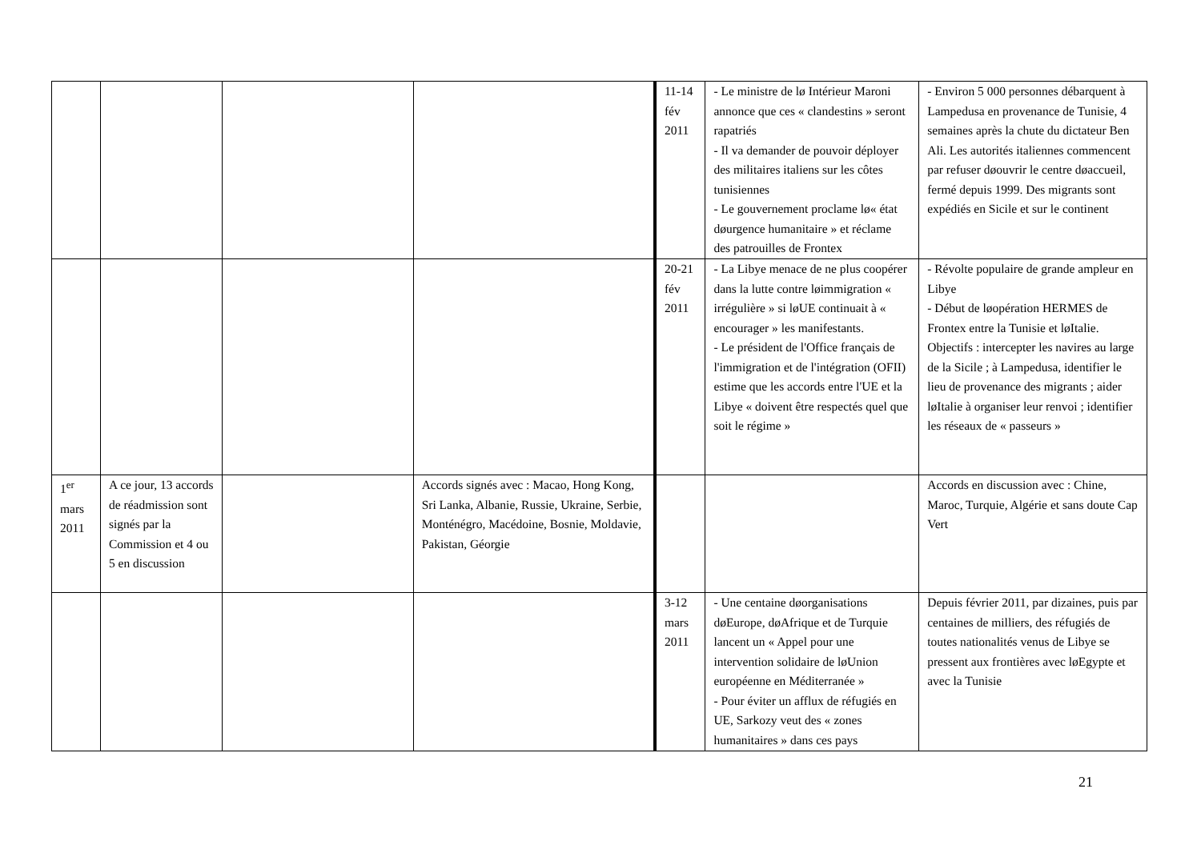| | | | | 11-14 fév 2011 | - Le ministre de lø Intérieur Maroni annonce que ces « clandestins » seront rapatriés - Il va demander de pouvoir déployer des militaires italiens sur les côtes tunisiennes - Le gouvernement proclame lø« état døurgence humanitaire » et réclame des patrouilles de Frontex | - Environ 5 000 personnes débarquent à Lampedusa en provenance de Tunisie, 4 semaines après la chute du dictateur Ben Ali. Les autorités italiennes commencent par refuser døouvrir le centre døaccueil, fermé depuis 1999. Des migrants sont expédiés en Sicile et sur le continent |
| | | | | 20-21 fév 2011 | - La Libye menace de ne plus coopérer dans la lutte contre løimmigration « irrégulière » si løUE continuait à « encourager » les manifestants. - Le président de l'Office français de l'immigration et de l'intégration (OFII) estime que les accords entre l'UE et la Libye « doivent être respectés quel que soit le régime » | - Révolte populaire de grande ampleur en Libye - Début de løopération HERMES de Frontex entre la Tunisie et løItalie. Objectifs : intercepter les navires au large de la Sicile ; à Lampedusa, identifier le lieu de provenance des migrants ; aider løItalie à organiser leur renvoi ; identifier les réseaux de « passeurs » |
| 1<sup>er</sup> mars 2011 | A ce jour, 13 accords de réadmission sont signés par la Commission et 4 ou 5 en discussion | | Accords signés avec : Macao, Hong Kong, Sri Lanka, Albanie, Russie, Ukraine, Serbie, Monténégro, Macédoine, Bosnie, Moldavie, Pakistan, Géorgie | | | Accords en discussion avec : Chine, Maroc, Turquie, Algérie et sans doute Cap Vert |
| | | | | 3-12 mars 2011 | - Une centaine døorganisations døEurope, døAfrique et de Turquie lancent un « Appel pour une intervention solidaire de løUnion européenne en Méditerranée » - Pour éviter un afflux de réfugiés en UE, Sarkozy veut des « zones humanitaires » dans ces pays | Depuis février 2011, par dizaines, puis par centaines de milliers, des réfugiés de toutes nationalités venus de Libye se pressent aux frontières avec løEgypte et avec la Tunisie |
21